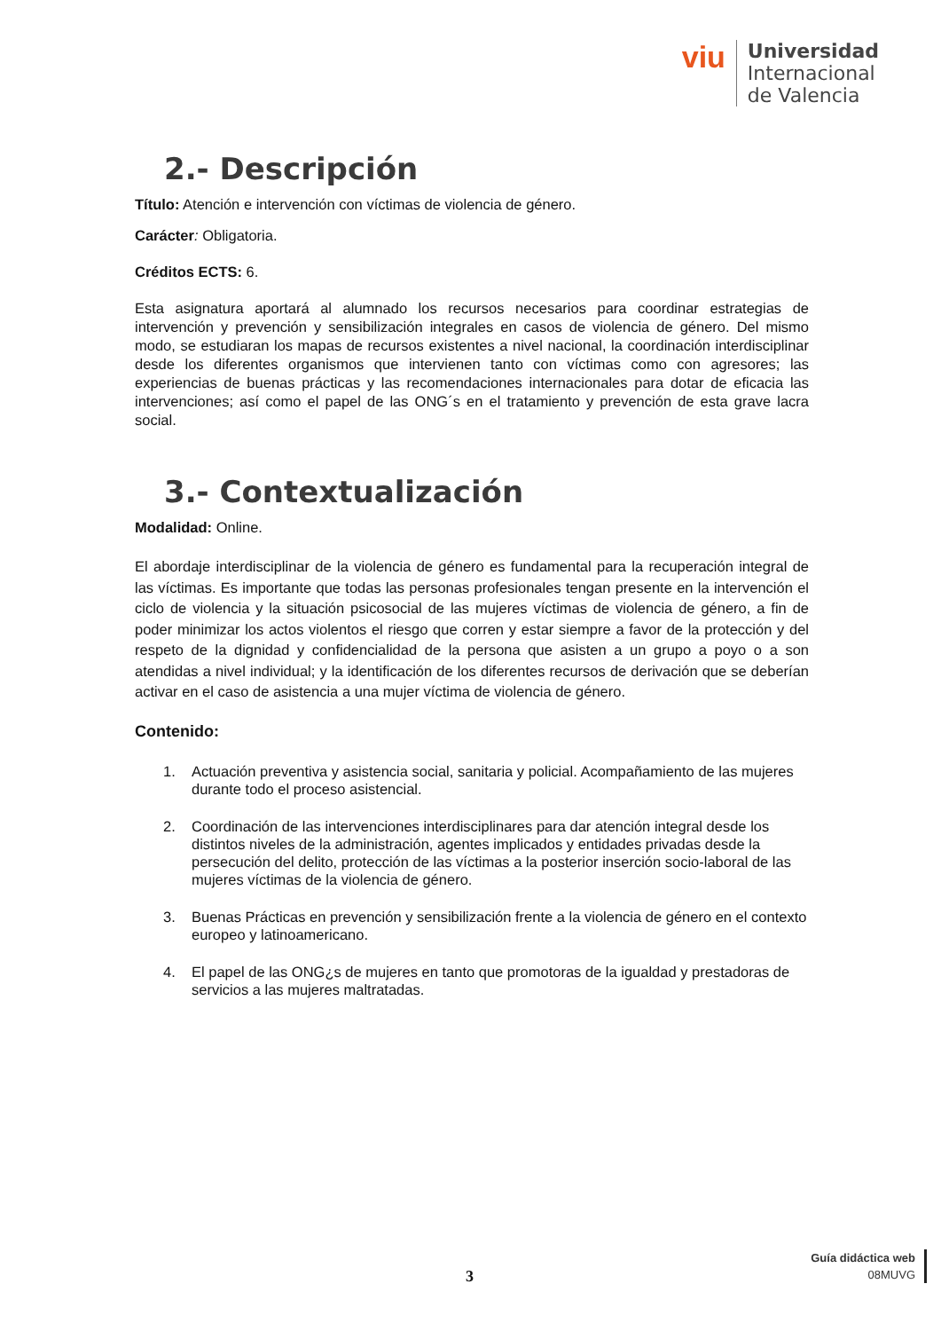viu
Universidad
Internacional
de Valencia
2.- Descripción
Título: Atención e intervención con víctimas de violencia de género.
Carácter: Obligatoria.
Créditos ECTS: 6.
Esta asignatura aportará al alumnado los recursos necesarios para coordinar estrategias de intervención y prevención y sensibilización integrales en casos de violencia de género. Del mismo modo, se estudiaran los mapas de recursos existentes a nivel nacional, la coordinación interdisciplinar desde los diferentes organismos que intervienen tanto con víctimas como con agresores; las experiencias de buenas prácticas y las recomendaciones internacionales para dotar de eficacia las intervenciones; así como el papel de las ONG´s en el tratamiento y prevención de esta grave lacra social.
3.- Contextualización
Modalidad: Online.
El abordaje interdisciplinar de la violencia de género es fundamental para la recuperación integral de las víctimas. Es importante que todas las personas profesionales tengan presente en la intervención el ciclo de violencia y la situación psicosocial de las mujeres víctimas de violencia de género, a fin de poder minimizar los actos violentos el riesgo que corren y estar siempre a favor de la protección y del respeto de la dignidad y confidencialidad de la persona que asisten a un grupo a poyo o a son atendidas a nivel individual; y la identificación de los diferentes recursos de derivación que se deberían activar en el caso de asistencia a una mujer víctima de violencia de género.
Contenido:
1. Actuación preventiva y asistencia social, sanitaria y policial. Acompañamiento de las mujeres durante todo el proceso asistencial.
2. Coordinación de las intervenciones interdisciplinares para dar atención integral desde los distintos niveles de la administración, agentes implicados y entidades privadas desde la persecución del delito, protección de las víctimas a la posterior inserción socio-laboral de las mujeres víctimas de la violencia de género.
3. Buenas Prácticas en prevención y sensibilización frente a la violencia de género en el contexto europeo y latinoamericano.
4. El papel de las ONG¿s de mujeres en tanto que promotoras de la igualdad y prestadoras de servicios a las mujeres maltratadas.
3
Guía didáctica web
08MUVG